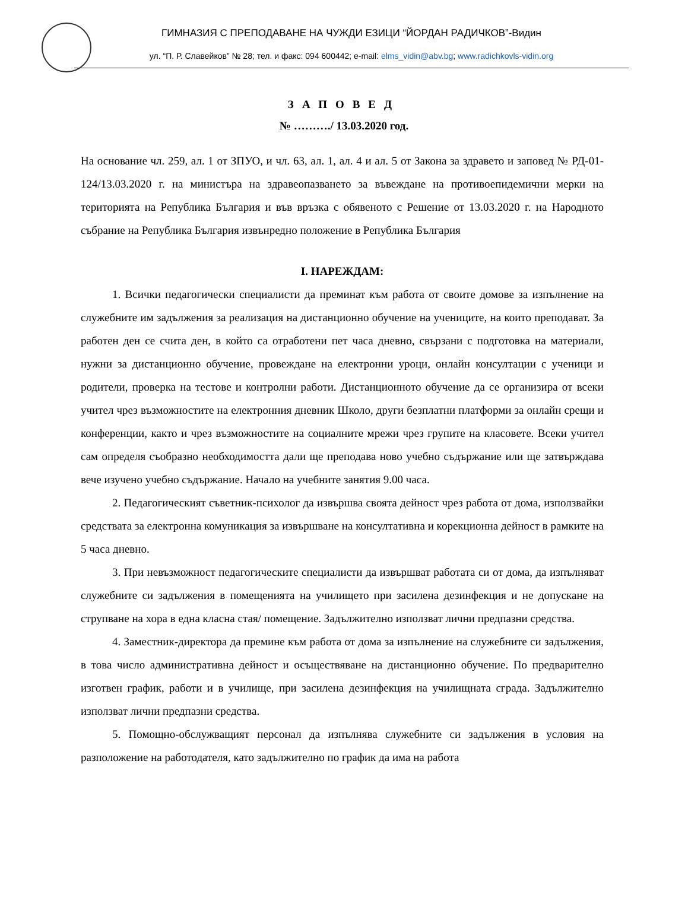ГИМНАЗИЯ С ПРЕПОДАВАНЕ НА ЧУЖДИ ЕЗИЦИ “ЙОРДАН РАДИЧКОВ”-Видин
ул. “П. Р. Славейков” № 28; тел. и факс: 094 600442; e-mail: elms_vidin@abv.bg; www.radichkovls-vidin.org
ЗАПОВЕД
№ ………./ 13.03.2020 год.
На основание чл. 259, ал. 1 от ЗПУО, и чл. 63, ал. 1, ал. 4 и ал. 5 от Закона за здравето и заповед № РД-01-124/13.03.2020 г. на министъра на здравеопазването за въвеждане на противоепидемични мерки на територията на Република България и във връзка с обявеното с Решение от 13.03.2020 г. на Народното събрание на Република България извънредно положение в Република България
I. НАРЕЖДАМ:
1. Всички педагогически специалисти да преминат към работа от своите домове за изпълнение на служебните им задължения за реализация на дистанционно обучение на учениците, на които преподават. За работен ден се счита ден, в който са отработени пет часа дневно, свързани с подготовка на материали, нужни за дистанционно обучение, провеждане на електронни уроци, онлайн консултации с ученици и родители, проверка на тестове и контролни работи. Дистанционното обучение да се организира от всеки учител чрез възможностите на електронния дневник Школо, други безплатни платформи за онлайн срещи и конференции, както и чрез възможностите на социалните мрежи чрез групите на класовете. Всеки учител сам определя съобразно необходимостта дали ще преподава ново учебно съдържание или ще затвърждава вече изучено учебно съдържание. Начало на учебните занятия 9.00 часа.
2. Педагогическият съветник-психолог да извършва своята дейност чрез работа от дома, използвайки средствата за електронна комуникация за извършване на консултативна и корекционна дейност в рамките на 5 часа дневно.
3. При невъзможност педагогическите специалисти да извършват работата си от дома, да изпълняват служебните си задължения в помещенията на училището при засилена дезинфекция и не допускане на струпване на хора в една класна стая/ помещение. Задължително използват лични предпазни средства.
4. Заместник-директора да премине към работа от дома за изпълнение на служебните си задължения, в това число административна дейност и осъществяване на дистанционно обучение. По предварително изготвен график, работи и в училище, при засилена дезинфекция на училищната сграда. Задължително използват лични предпазни средства.
5. Помощно-обслужващият персонал да изпълнява служебните си задължения в условия на разположение на работодателя, като задължително по график да има на работа